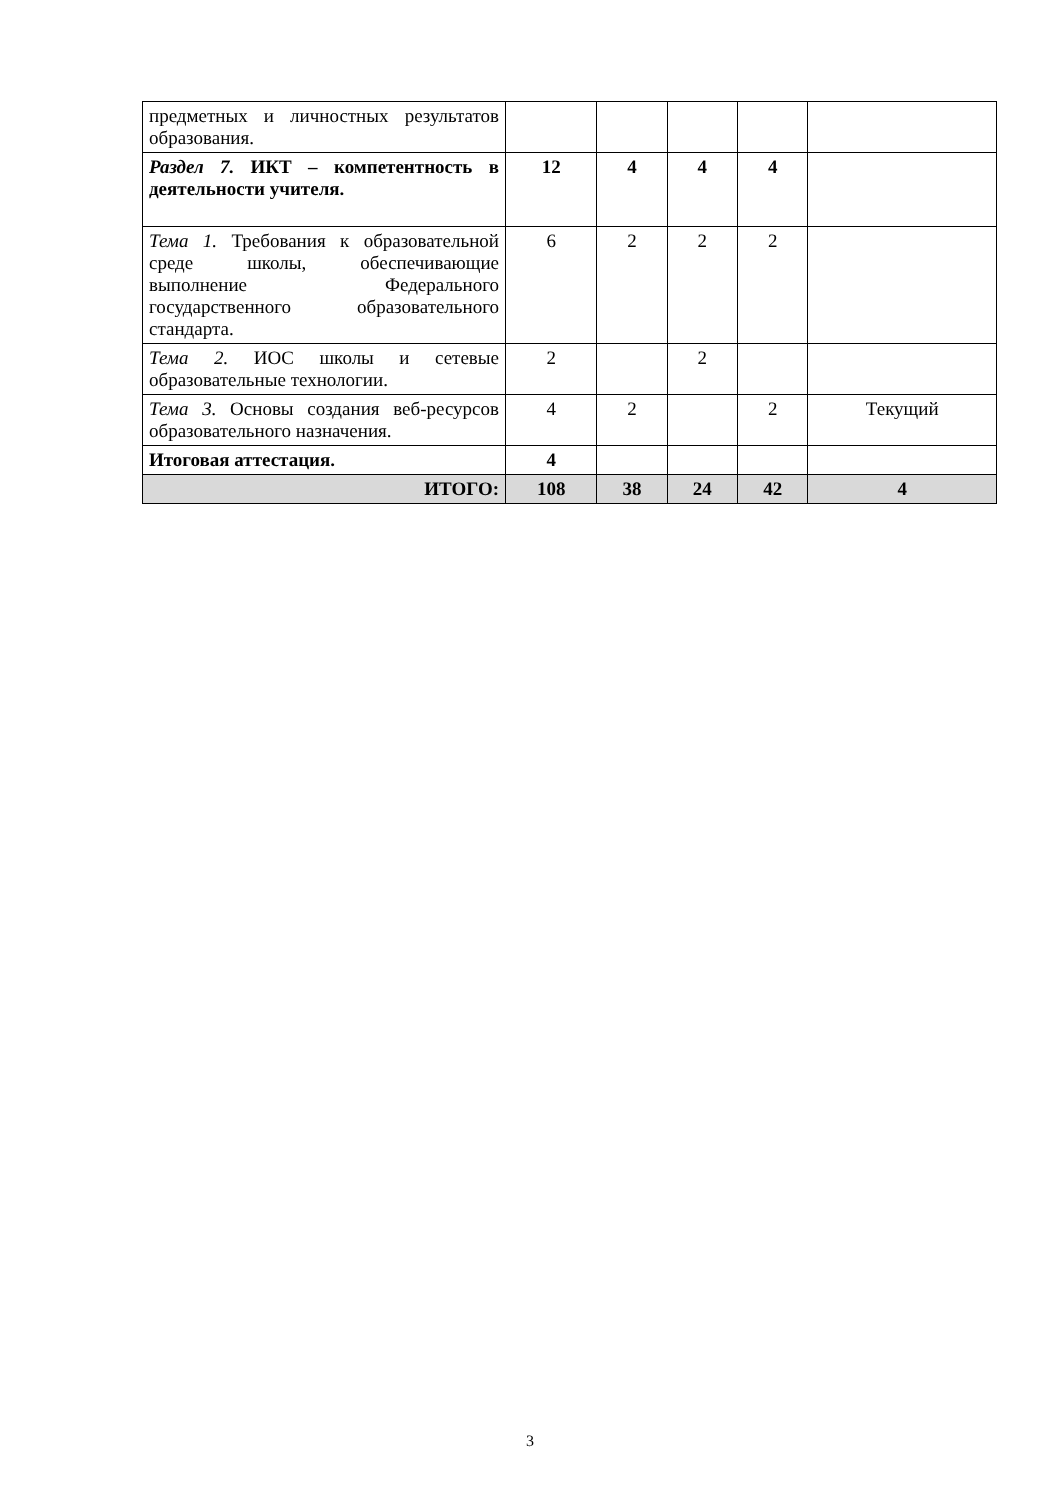| предметных и личностных результатов образования. | | | | | |
| Раздел 7. ИКТ – компетентность в деятельности учителя. | 12 | 4 | 4 | 4 | |
| Тема 1. Требования к образовательной среде школы, обеспечивающие выполнение Федерального государственного образовательного стандарта. | 6 | 2 | 2 | 2 | |
| Тема 2. ИОС школы и сетевые образовательные технологии. | 2 | | 2 | | |
| Тема 3. Основы создания веб-ресурсов образовательного назначения. | 4 | 2 | | 2 | Текущий |
| Итоговая аттестация. | 4 | | | | |
| ИТОГО: | 108 | 38 | 24 | 42 | 4 |
3